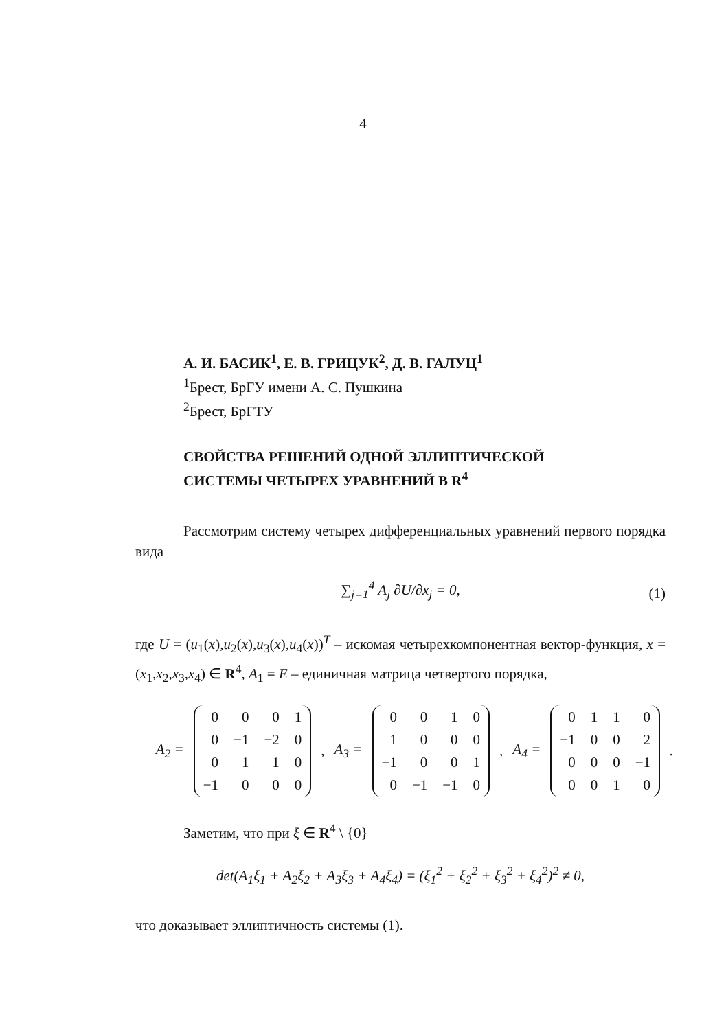4
А. И. БАСИК<sup>1</sup>, Е. В. ГРИЦУК<sup>2</sup>, Д. В. ГАЛУЦ<sup>1</sup>
<sup>1</sup> Брест, БрГУ имени А. С. Пушкина
<sup>2</sup> Брест, БрГТУ
СВОЙСТВА РЕШЕНИЙ ОДНОЙ ЭЛЛИПТИЧЕСКОЙ
СИСТЕМЫ ЧЕТЫРЕХ УРАВНЕНИЙ В R<sup>4</sup>
Рассмотрим систему четырех дифференциальных уравнений первого порядка вида
∑<sub>j=1</sub><sup>4</sup> A<sub>j</sub> ∂U/∂x<sub>j</sub> = 0, (1)
где U = (u<sub>1</sub>(x),u<sub>2</sub>(x),u<sub>3</sub>(x),u<sub>4</sub>(x))<sup>T</sup> – искомая четырехкомпонентная вектор-функция, x = (x<sub>1</sub>,x<sub>2</sub>,x<sub>3</sub>,x<sub>4</sub>) ∈ R<sup>4</sup>, A<sub>1</sub> = E – единичная матрица четвертого порядка,
A<sub>2</sub> =
| 0 | 0 | 0 | 1 |
| 0 | −1 | −2 | 0 |
| 0 | 1 | 1 | 0 |
| −1 | 0 | 0 | 0 |
, A<sub>3</sub> =
| 0 | 0 | 1 | 0 |
| 1 | 0 | 0 | 0 |
| −1 | 0 | 0 | 1 |
| 0 | −1 | −1 | 0 |
, A<sub>4</sub> =
| 0 | 1 | 1 | 0 |
| −1 | 0 | 0 | 2 |
| 0 | 0 | 0 | −1 |
| 0 | 0 | 1 | 0 |
.
Заметим, что при ξ ∈ R<sup>4</sup> \ {0}
det(A<sub>1</sub>ξ<sub>1</sub> + A<sub>2</sub>ξ<sub>2</sub> + A<sub>3</sub>ξ<sub>3</sub> + A<sub>4</sub>ξ<sub>4</sub>) = (ξ<sub>1</sub><sup>2</sup> + ξ<sub>2</sub><sup>2</sup> + ξ<sub>3</sub><sup>2</sup> + ξ<sub>4</sub><sup>2</sup>)<sup>2</sup> ≠ 0,
что доказывает эллиптичность системы (1).